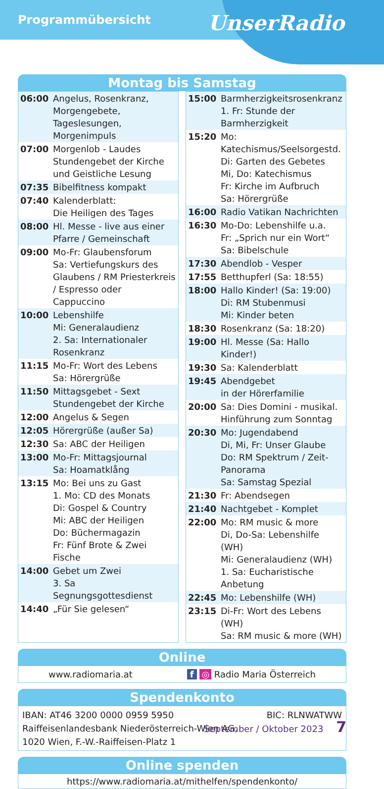Programmübersicht
UnserRadio
Montag bis Samstag
| 06:00 | Angelus, Rosenkranz, Morgengebete, Tageslesungen, Morgenimpuls |
| 07:00 | Morgenlob - Laudes Stundengebet der Kirche und Geistliche Lesung |
| 07:35 | Bibelfitness kompakt |
| 07:40 | Kalenderblatt: Die Heiligen des Tages |
| 08:00 | Hl. Messe - live aus einer Pfarre / Gemeinschaft |
| 09:00 | Mo-Fr: Glaubensforum Sa: Vertiefungskurs des Glaubens / RM Priesterkreis / Espresso oder Cappuccino |
| 10:00 | Lebenshilfe Mi: Generalaudienz 2. Sa: Internationaler Rosenkranz |
| 11:15 | Mo-Fr: Wort des Lebens Sa: Hörergrüße |
| 11:50 | Mittagsgebet - Sext Stundengebet der Kirche |
| 12:00 | Angelus & Segen |
| 12:05 | Hörergrüße (außer Sa) |
| 12:30 | Sa: ABC der Heiligen |
| 13:00 | Mo-Fr: Mittagsjournal Sa: Hoamatklång |
| 13:15 | Mo: Bei uns zu Gast 1. Mo: CD des Monats Di: Gospel & Country Mi: ABC der Heiligen Do: Büchermagazin Fr: Fünf Brote & Zwei Fische |
| 14:00 | Gebet um Zwei 3. Sa Segnungsgottesdienst |
| 14:40 | „Für Sie gelesen“ |
| 15:00 | Barmherzigkeitsrosenkranz 1. Fr: Stunde der Barmherzigkeit |
| 15:20 | Mo: Katechismus/Seelsorgestd. Di: Garten des Gebetes Mi, Do: Katechismus Fr: Kirche im Aufbruch Sa: Hörergrüße |
| 16:00 | Radio Vatikan Nachrichten |
| 16:30 | Mo-Do: Lebenshilfe u.a. Fr: „Sprich nur ein Wort“ Sa: Bibelschule |
| 17:30 | Abendlob - Vesper |
| 17:55 | Betthupferl (Sa: 18:55) |
| 18:00 | Hallo Kinder! (Sa: 19:00) Di: RM Stubenmusi Mi: Kinder beten |
| 18:30 | Rosenkranz (Sa: 18:20) |
| 19:00 | Hl. Messe (Sa: Hallo Kinder!) |
| 19:30 | Sa: Kalenderblatt |
| 19:45 | Abendgebet in der Hörerfamilie |
| 20:00 | Sa: Dies Domini - musikal. Hinführung zum Sonntag |
| 20:30 | Mo: Jugendabend Di, Mi, Fr: Unser Glaube Do: RM Spektrum / Zeit-Panorama Sa: Samstag Spezial |
| 21:30 | Fr: Abendsegen |
| 21:40 | Nachtgebet - Komplet |
| 22:00 | Mo: RM music & more Di, Do-Sa: Lebenshilfe (WH) Mi: Generalaudienz (WH) 1. Sa: Eucharistische Anbetung |
| 22:45 | Mo: Lebenshilfe (WH) |
| 23:15 | Di-Fr: Wort des Lebens (WH) Sa: RM music & more (WH) |
Online
www.radiomaria.at f ◎ Radio Maria Österreich
Spendenkonto
IBAN: AT46 3200 0000 0959 5950 BIC: RLNWATWW
Raiffeisenlandesbank Niederösterreich-Wien AG,
1020 Wien, F.-W.-Raiffeisen-Platz 1
Online spenden
https://www.radiomaria.at/mithelfen/spendenkonto/
September / Oktober 2023 7